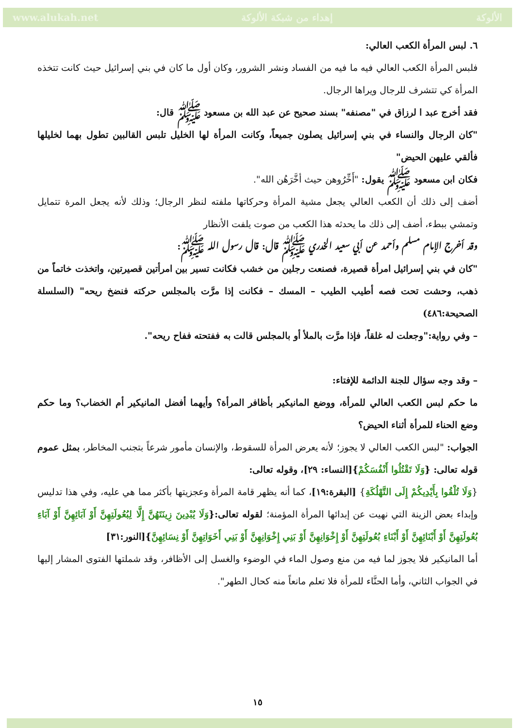www.alukah.net إهداء من شبكة الألوكة الألوكة
٦. لبس المرأة الكعب العالي:
فلبس المرأة الكعب العالي فيه ما فيه من الفساد ونشر الشرور، وكان أول ما كان في بني إسرائيل حيث كانت تتخذه المرأة كي تتشرف للرجال ويراها الرجال.
فقد أخرج عبد ا لرزاق في "مصنفه" بسند صحيح عن عبد الله بن مسعود ﷺ قال:
"كان الرجال والنساء في بني إسرائيل يصلون جميعاً، وكانت المرأة لها الخليل تلبس القالبين تطول بهما لخليلها فألقي عليهن الحيض"
فكان ابن مسعود ﷺ يقول: "أَخِّرُوهن حيث أخَّرَهُن الله".
أضف إلى ذلك أن الكعب العالي يجعل مشية المرأة وحركاتها ملفته لنظر الرجال؛ وذلك لأنه يجعل المرة تتمايل وتمشي ببطء، أضف إلى ذلك ما يحدثه هذا الكعب من صوت يلفت الأنظار
وقد أخرج الإمام مسلم وأحمد عن أبي سعيد الخدري ﷺ قال: قال رسول الله ﷺ:
"كان في بني إسرائيل امرأة قصيرة، فصنعت رجلين من خشب فكانت تسير بين امرأتين قصيرتين، واتخذت خاتماً من ذهب، وحشت تحت فصه أطيب الطيب – المسك – فكانت إذا مرَّت بالمجلس حركته فنضخ ريحه" (السلسلة الصحيحة:٤٨٦)
– وفي رواية:"وجعلت له غلقاً، فإذا مرَّت بالملأ أو بالمجلس قالت به ففتحته ففاح ريحه".
– وقد وجه سؤال للجنة الدائمة للإفتاء:
ما حكم لبس الكعب العالي للمرأة، ووضع المانيكير بأظافر المرأة؟ وأيهما أفضل المانيكير أم الخضاب؟ وما حكم وضع الحناء للمرأة أثناء الحيض؟
الجواب: "لبس الكعب العالي لا يجوز؛ لأنه يعرض المرأة للسقوط، والإنسان مأمور شرعاً بتجنب المخاطر، بمثل عموم قوله تعالى: {وَلَا تَقْتُلُوا أَنْفُسَكُمْ}[النساء: ٢٩]، وقوله تعالى:
{وَلَا تُلْقُوا بِأَيْدِيكُمْ إِلَى التَّهْلُكَةِ} [البقرة:١٩]، كما أنه يظهر قامة المرأة وعجزيتها بأكثر مما هي عليه، وفي هذا تدليس وإبداء بعض الزينة التي نهيت عن إبدائها المرأة المؤمنة؛ لقوله تعالى:{وَلَا يُبْدِينَ زِينَتَهُنَّ إِلَّا لِبُعُولَتِهِنَّ أَوْ آبَائِهِنَّ أَوْ آبَاءِ بُعُولَتِهِنَّ أَوْ أَبْنَائِهِنَّ أَوْ أَبْنَاءِ بُعُولَتِهِنَّ أَوْ إِخْوَانِهِنَّ أَوْ بَنِي إِخْوَانِهِنَّ أَوْ بَنِي أَخَوَاتِهِنَّ أَوْ نِسَائِهِنَّ}[النور:٣١]
أما المانيكير فلا يجوز لما فيه من منع وصول الماء في الوضوء والغسل إلى الأظافر، وقد شملتها الفتوى المشار إليها في الجواب الثاني، وأما الحنَّاء للمرأة فلا تعلم مانعاً منه كحال الطهر".
١٥